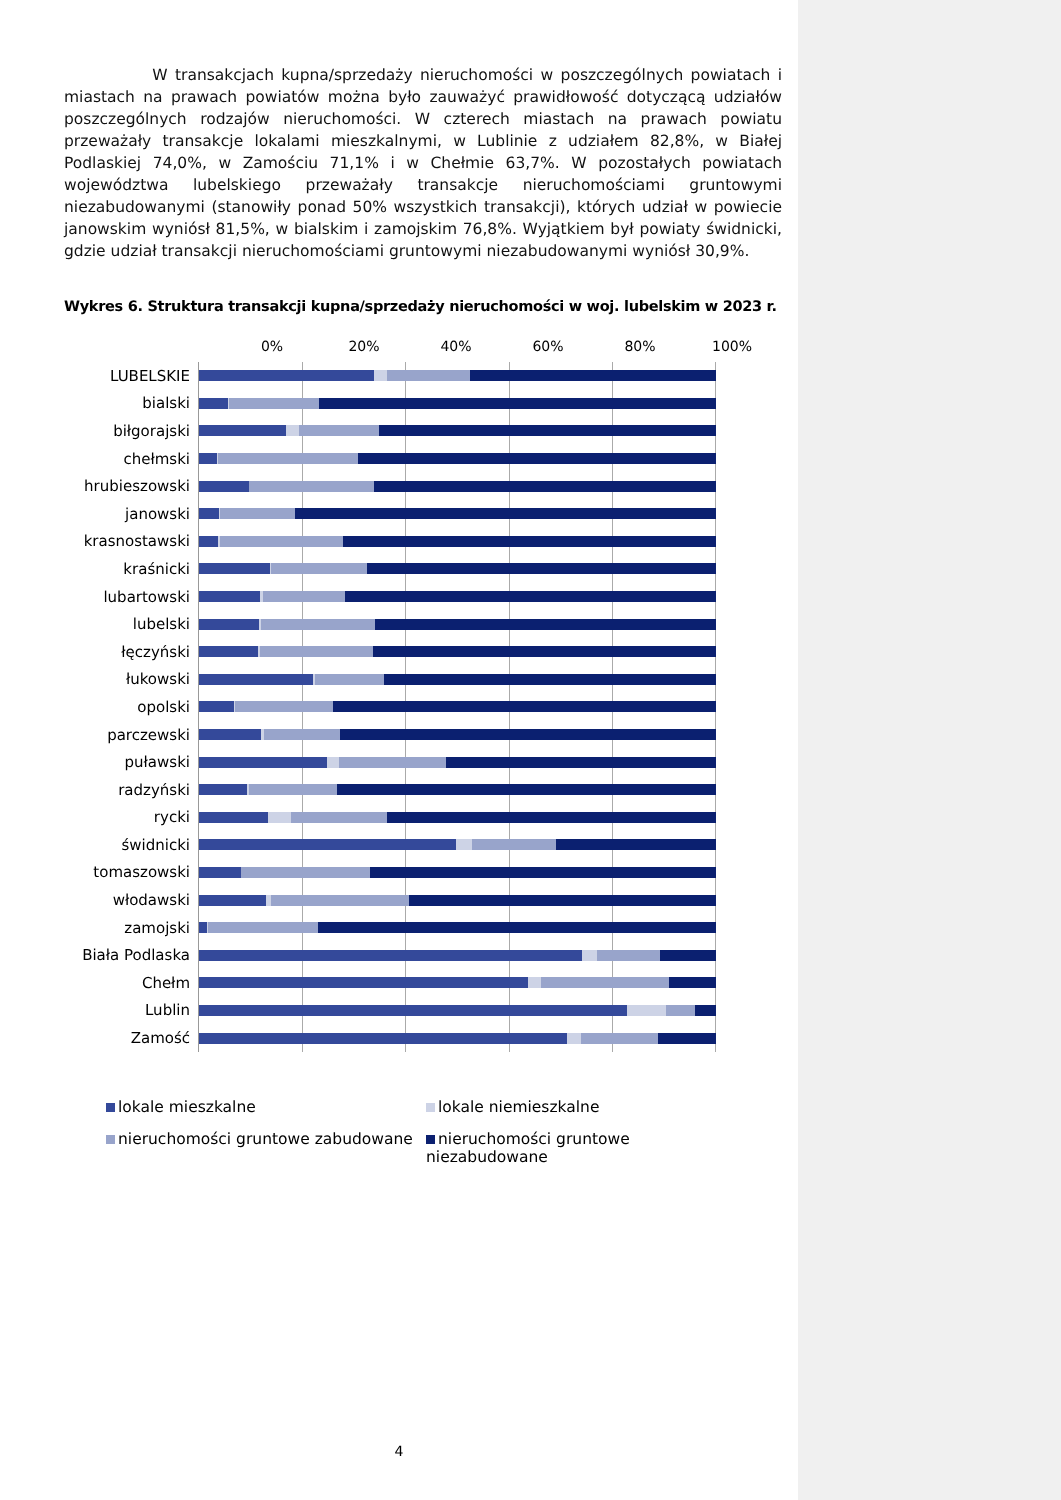W transakcjach kupna/sprzedaży nieruchomości w poszczególnych powiatach i miastach na prawach powiatów można było zauważyć prawidłowość dotyczącą udziałów poszczególnych rodzajów nieruchomości. W czterech miastach na prawach powiatu przeważały transakcje lokalami mieszkalnymi, w Lublinie z udziałem 82,8%, w Białej Podlaskiej 74,0%, w Zamościu 71,1% i w Chełmie 63,7%. W pozostałych powiatach województwa lubelskiego przeważały transakcje nieruchomościami gruntowymi niezabudowanymi (stanowiły ponad 50% wszystkich transakcji), których udział w powiecie janowskim wyniósł 81,5%, w bialskim i zamojskim 76,8%. Wyjątkiem był powiaty świdnicki, gdzie udział transakcji nieruchomościami gruntowymi niezabudowanymi wyniósł 30,9%.
Wykres 6. Struktura transakcji kupna/sprzedaży nieruchomości w woj. lubelskim w 2023 r.
0% 20% 40% 60% 80% 100%
LUBELSKIE
bialski
biłgorajski
chełmski
hrubieszowski
janowski
krasnostawski
kraśnicki
lubartowski
lubelski
łęczyński
łukowski
opolski
parczewski
puławski
radzyński
rycki
świdnicki
tomaszowski
włodawski
zamojski
Biała Podlaska
Chełm
Lublin
Zamość
lokale mieszkalne
lokale niemieszkalne
nieruchomości gruntowe zabudowane
nieruchomości gruntowe niezabudowane
4